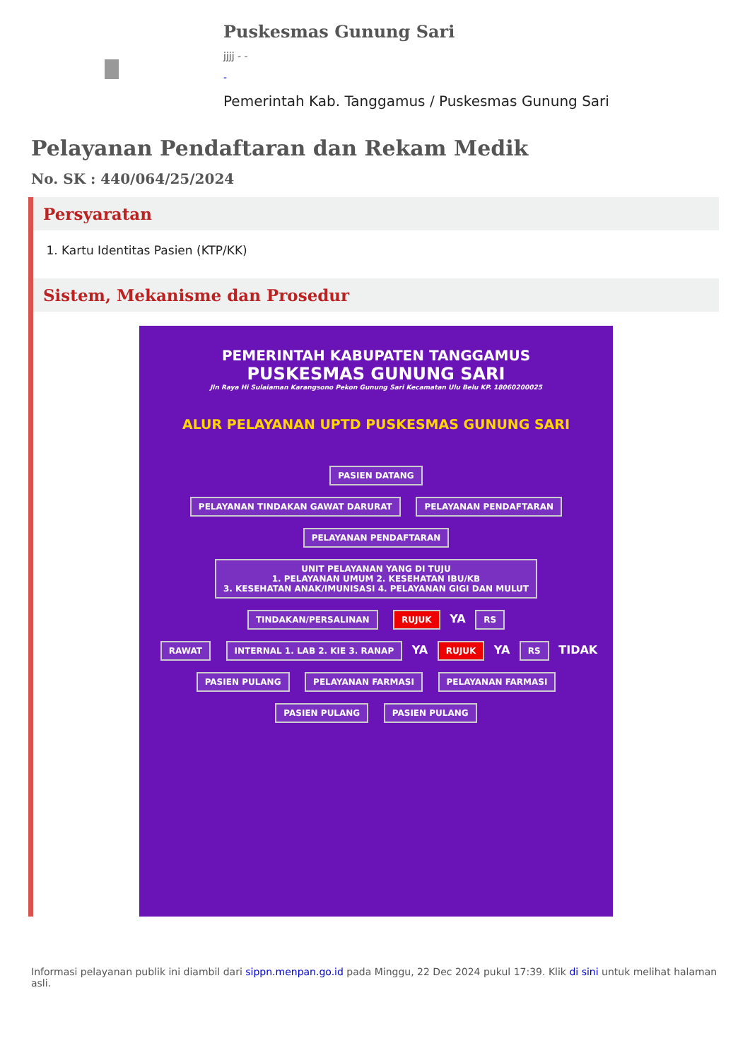Puskesmas Gunung Sari
jjjj - -
-
Pemerintah Kab. Tanggamus / Puskesmas Gunung Sari
Pelayanan Pendaftaran dan Rekam Medik
No. SK : 440/064/25/2024
Persyaratan
1. Kartu Identitas Pasien (KTP/KK)
Sistem, Mekanisme dan Prosedur
PEMERINTAH KABUPATEN TANGGAMUS
PUSKESMAS GUNUNG SARI
Jln Raya Hi Sulaiaman Karangsono Pekon Gunung Sari Kecamatan Ulu Belu KP. 18060200025
ALUR PELAYANAN UPTD PUSKESMAS GUNUNG SARI
PASIEN DATANG
PELAYANAN TINDAKAN GAWAT DARURAT
PELAYANAN PENDAFTARAN
PELAYANAN PENDAFTARAN
UNIT PELAYANAN YANG DI TUJU
1. PELAYANAN UMUM 2. KESEHATAN IBU/KB
3. KESEHATAN ANAK/IMUNISASI 4. PELAYANAN GIGI DAN MULUT
TINDAKAN/PERSALINAN RUJUK
YA
RS
RAWAT
INTERNAL 1. LAB 2. KIE 3. RANAP
YA
RUJUK
YA
RS
TIDAK
PASIEN PULANG PELAYANAN FARMASI PELAYANAN FARMASI
PASIEN PULANG PASIEN PULANG
Informasi pelayanan publik ini diambil dari sippn.menpan.go.id pada Minggu, 22 Dec 2024 pukul 17:39. Klik di sini untuk melihat halaman asli.